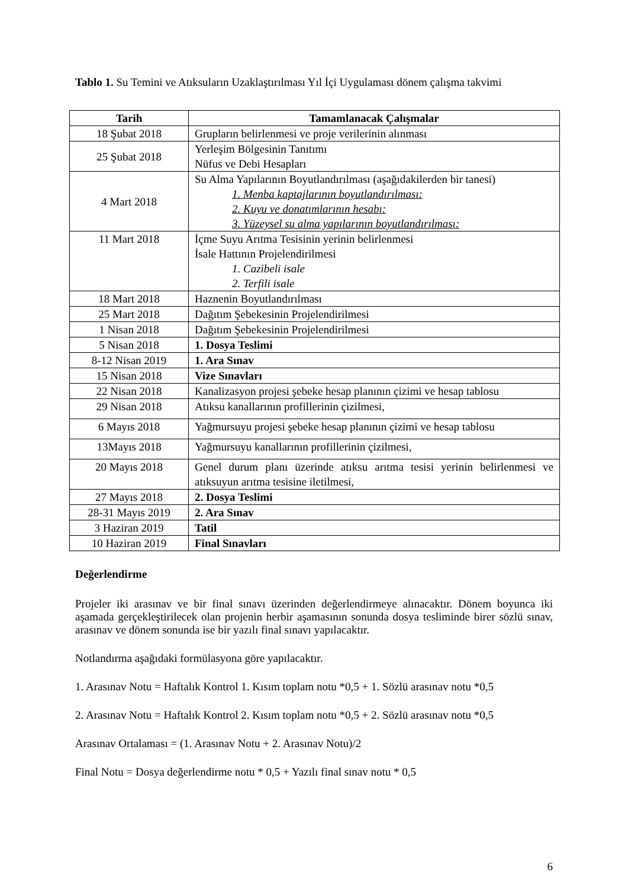Tablo 1. Su Temini ve Atıksuların Uzaklaştırılması Yıl İçi Uygulaması dönem çalışma takvimi
| Tarih | Tamamlanacak Çalışmalar |
| --- | --- |
| 18 Şubat 2018 | Grupların belirlenmesi ve proje verilerinin alınması |
| 25 Şubat 2018 | Yerleşim Bölgesinin Tanıtımı Nüfus ve Debi Hesapları |
| 4 Mart 2018 | Su Alma Yapılarının Boyutlandırılması (aşağıdakilerden bir tanesi) 1. Menba kaptajlarının boyutlandırılması: 2. Kuyu ve donatımlarının hesabı: 3. Yüzeysel su alma yapılarının boyutlandırılması: |
| 11 Mart 2018 | İçme Suyu Arıtma Tesisinin yerinin belirlenmesi İsale Hattının Projelendirilmesi 1. Cazibeli isale 2. Terfili isale |
| 18 Mart 2018 | Haznenin Boyutlandırılması |
| 25 Mart 2018 | Dağıtım Şebekesinin Projelendirilmesi |
| 1 Nisan 2018 | Dağıtım Şebekesinin Projelendirilmesi |
| 5 Nisan 2018 | 1. Dosya Teslimi |
| 8-12 Nisan 2019 | 1. Ara Sınav |
| 15 Nisan 2018 | Vize Sınavları |
| 22 Nisan 2018 | Kanalizasyon projesi şebeke hesap planının çizimi ve hesap tablosu |
| 29 Nisan 2018 | Atıksu kanallarının profillerinin çizilmesi, |
| 6 Mayıs 2018 | Yağmursuyu projesi şebeke hesap planının çizimi ve hesap tablosu |
| 13Mayıs 2018 | Yağmursuyu kanallarının profillerinin çizilmesi, |
| 20 Mayıs 2018 | Genel durum planı üzerinde atıksu arıtma tesisi yerinin belirlenmesi ve atıksuyun arıtma tesisine iletilmesi, |
| 27 Mayıs 2018 | 2. Dosya Teslimi |
| 28-31 Mayıs 2019 | 2. Ara Sınav |
| 3 Haziran 2019 | Tatil |
| 10 Haziran 2019 | Final Sınavları |
Değerlendirme
Projeler iki arasınav ve bir final sınavı üzerinden değerlendirmeye alınacaktır. Dönem boyunca iki aşamada gerçekleştirilecek olan projenin herbir aşamasının sonunda dosya tesliminde birer sözlü sınav, arasınav ve dönem sonunda ise bir yazılı final sınavı yapılacaktır.
Notlandırma aşağıdaki formülasyona göre yapılacaktır.
1. Arasınav Notu = Haftalık Kontrol 1. Kısım toplam notu *0,5 + 1. Sözlü arasınav notu *0,5
2. Arasınav Notu = Haftalık Kontrol 2. Kısım toplam notu *0,5 + 2. Sözlü arasınav notu *0,5
Arasınav Ortalaması = (1. Arasınav Notu + 2. Arasınav Notu)/2
Final Notu = Dosya değerlendirme notu * 0,5 + Yazılı final sınav notu * 0,5
6